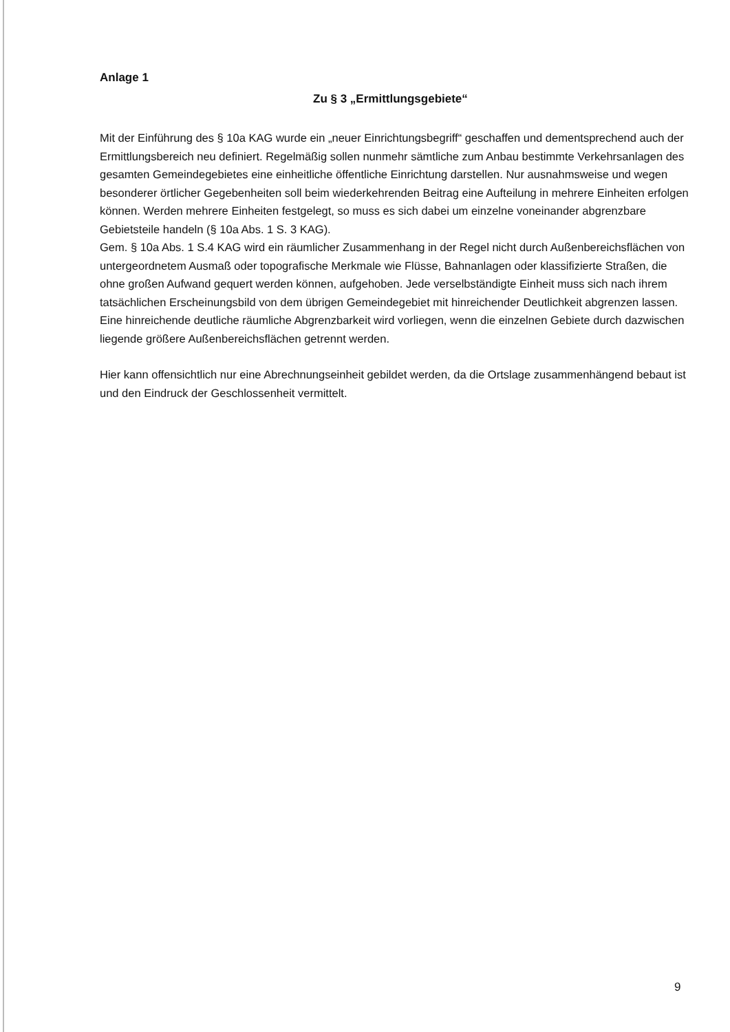Anlage 1
Zu § 3 „Ermittlungsgebiete“
Mit der Einführung des § 10a KAG wurde ein „neuer Einrichtungsbegriff“ geschaffen und dementsprechend auch der Ermittlungsbereich neu definiert. Regelmäßig sollen nunmehr sämtliche zum Anbau bestimmte Verkehrsanlagen des gesamten Gemeindegebietes eine einheitliche öffentliche Einrichtung darstellen. Nur ausnahmsweise und wegen besonderer örtlicher Gegebenheiten soll beim wiederkehrenden Beitrag eine Aufteilung in mehrere Einheiten erfolgen können. Werden mehrere Einheiten festgelegt, so muss es sich dabei um einzelne voneinander abgrenzbare Gebietsteile handeln (§ 10a Abs. 1 S. 3 KAG).
Gem. § 10a Abs. 1 S.4 KAG wird ein räumlicher Zusammenhang in der Regel nicht durch Außenbereichsflächen von untergeordnetem Ausmaß oder topografische Merkmale wie Flüsse, Bahnanlagen oder klassifizierte Straßen, die ohne großen Aufwand gequert werden können, aufgehoben. Jede verselbständigte Einheit muss sich nach ihrem tatsächlichen Erscheinungsbild von dem übrigen Gemeindegebiet mit hinreichender Deutlichkeit abgrenzen lassen. Eine hinreichende deutliche räumliche Abgrenzbarkeit wird vorliegen, wenn die einzelnen Gebiete durch dazwischen liegende größere Außenbereichsflächen getrennt werden.
Hier kann offensichtlich nur eine Abrechnungseinheit gebildet werden, da die Ortslage zusammenhängend bebaut ist und den Eindruck der Geschlossenheit vermittelt.
9